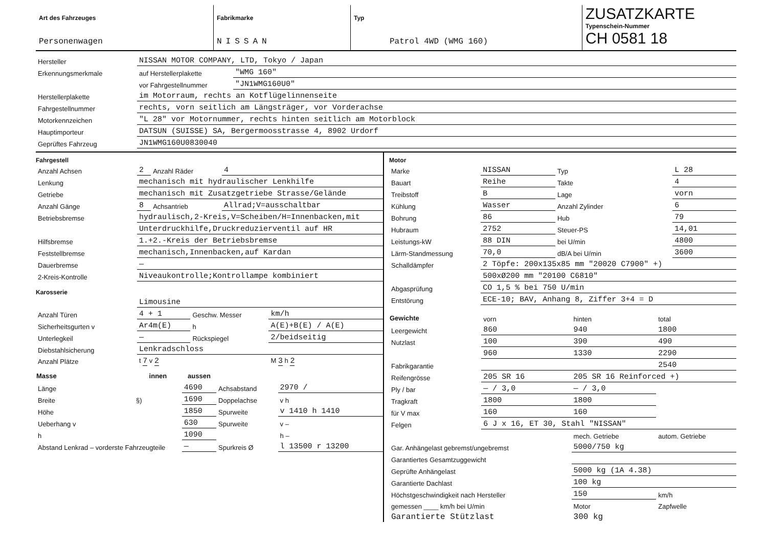Art des Fahrzeuges
Personenwagen
Fabrikmarke
NISSAN
Typ
Patrol 4WD (WMG 160)
ZUSATZKARTE
Typenschein-Nummer
CH 0581 18
| Hersteller | NISSAN MOTOR COMPANY, LTD, Tokyo / Japan | |
| Erkennungsmerkmale | auf Herstellerplakette | "WMG 160" |
| | vor Fahrgestellnummer | "JN1WMG160U0" |
| Herstellerplakette | im Motorraum, rechts an Kotflügelinnenseite | |
| Fahrgestellnummer | rechts, vorn seitlich am Längsträger, vor Vorderachse | |
| Motorkennzeichen | "L 28" vor Motornummer, rechts hinten seitlich am Motorblock | |
| Hauptimporteur | DATSUN (SUISSE) SA, Bergermoosstrasse 4, 8902 Urdorf | |
| Geprüftes Fahrzeug | JN1WMG160U0830040 | |
Fahrgestell
| Anzahl Achsen | 2 | Anzahl Räder | 4 |
| Lenkung | mechanisch mit hydraulischer Lenkhilfe | | |
| Getriebe | mechanisch mit Zusatzgetriebe Strasse/Gelände | | |
| Anzahl Gänge | 8 | Achsantrieb | Allrad;V=ausschaltbar |
| Betriebsbremse | hydraulisch,2-Kreis,V=Scheiben/H=Innenbacken,mit | | |
| | Unterdruckhilfe,Druckreduzierventil auf HR | | |
| Hilfsbremse | 1.+2.-Kreis der Betriebsbremse | | |
| Feststellbremse | mechanisch,Innenbacken,auf Kardan | | |
| Dauerbremse | — | | |
| 2-Kreis-Kontrolle | Niveaukontrolle;Kontrollampe kombiniert | | |
Karosserie
| | Limousine | | |
| Anzahl Türen | 4 + 1 | Geschw. Messer | km/h |
| Sicherheitsgurten v | Ar4m(E) | h | A(E)+B(E) / A(E) |
| Unterlegkeil | — | Rückspiegel | 2/beidseitig |
| Diebstahlsicherung | Lenkradschloss | | |
| Anzahl Plätze | t 7 v 2 | | M 3 h 2 |
| Masse | innen | aussen | | |
| Länge | | 4690 | Achsabstand | 2970 / |
| Breite | §) | 1690 | Doppelachse | v h |
| Höhe | | 1850 | Spurweite | v 1410 h 1410 |
| Ueberhang v | | 630 | Spurweite | v – |
| h | | 1090 | | h – |
| Abstand Lenkrad – vorderste Fahrzeugteile | | — | Spurkreis Ø | l 13500 r 13200 |
Motor
| Marke | NISSAN | Typ | L 28 |
| Bauart | Reihe | Takte | 4 |
| Treibstoff | B | Lage | vorn |
| Kühlung | Wasser | Anzahl Zylinder | 6 |
| Bohrung | 86 | Hub | 79 |
| Hubraum | 2752 | Steuer-PS | 14,01 |
| Leistungs-kW | 88 DIN | bei U/min | 4800 |
| Lärm-Standmessung | 70,0 | dB/A bei U/min | 3600 |
| Schalldämpfer | 2 Töpfe: 200x135x85 mm "20020 C7900" +) | | |
| | 500xØ200 mm "20100 C6810" | | |
| Abgasprüfung | CO 1,5 % bei 750 U/min | | |
| Entstörung | ECE-10; BAV, Anhang 8, Ziffer 3+4 = D | | |
| Gewichte | vorn | hinten | total |
| Leergewicht | 860 | 940 | 1800 |
| Nutzlast | 100 | 390 | 490 |
| | 960 | 1330 | 2290 |
| Fabrikgarantie | | | 2540 |
| Reifengrösse | 205 SR 16 | 205 SR 16 Reinforced +) | |
| Ply / bar | — / 3,0 | — / 3,0 | |
| Tragkraft | 1800 | 1800 | |
| für V max | 160 | 160 | |
| Felgen | 6 J x 16, ET 30, Stahl "NISSAN" | | |
| | | mech. Getriebe | autom. Getriebe |
| Gar. Anhängelast gebremst/ungebremst | | 5000/750 kg | |
| Garantiertes Gesamtzuggewicht | | | |
| Geprüfte Anhängelast | | 5000 kg (1A 4.38) | |
| Garantierte Dachlast | | 100 kg | |
| Höchstgeschwindigkeit nach Hersteller | | 150 | km/h |
| gemessen ____ km/h bei U/min | | Motor | Zapfwelle |
| Garantierte Stützlast | | 300 kg | |